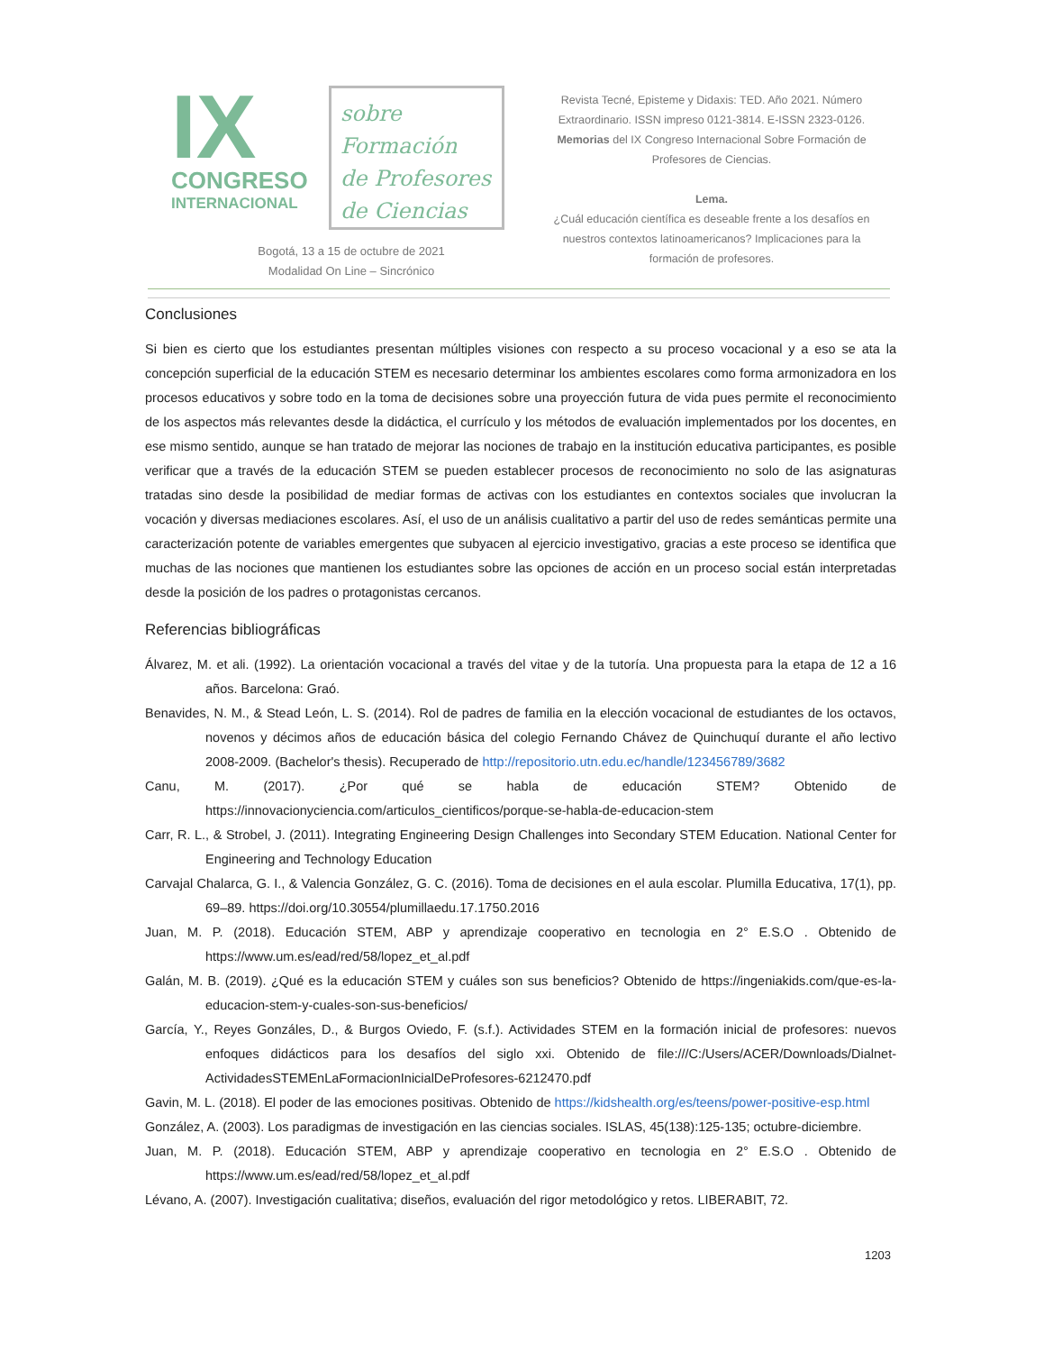IX
CONGRESO
INTERNACIONAL
sobre Formación
de Profesores
de Ciencias
Bogotá, 13 a 15 de octubre de 2021
Modalidad On Line – Sincrónico
Revista Tecné, Episteme y Didaxis: TED. Año 2021. Número Extraordinario. ISSN impreso 0121-3814. E-ISSN 2323-0126. Memorias del IX Congreso Internacional Sobre Formación de Profesores de Ciencias.
Lema.
¿Cuál educación científica es deseable frente a los desafíos en nuestros contextos latinoamericanos? Implicaciones para la formación de profesores.
Conclusiones
Si bien es cierto que los estudiantes presentan múltiples visiones con respecto a su proceso vocacional y a eso se ata la concepción superficial de la educación STEM es necesario determinar los ambientes escolares como forma armonizadora en los procesos educativos y sobre todo en la toma de decisiones sobre una proyección futura de vida pues permite el reconocimiento de los aspectos más relevantes desde la didáctica, el currículo y los métodos de evaluación implementados por los docentes, en ese mismo sentido, aunque se han tratado de mejorar las nociones de trabajo en la institución educativa participantes, es posible verificar que a través de la educación STEM se pueden establecer procesos de reconocimiento no solo de las asignaturas tratadas sino desde la posibilidad de mediar formas de activas con los estudiantes en contextos sociales que involucran la vocación y diversas mediaciones escolares. Así, el uso de un análisis cualitativo a partir del uso de redes semánticas permite una caracterización potente de variables emergentes que subyacen al ejercicio investigativo, gracias a este proceso se identifica que muchas de las nociones que mantienen los estudiantes sobre las opciones de acción en un proceso social están interpretadas desde la posición de los padres o protagonistas cercanos.
Referencias bibliográficas
Álvarez, M. et ali. (1992). La orientación vocacional a través del vitae y de la tutoría. Una propuesta para la etapa de 12 a 16 años. Barcelona: Graó.
Benavides, N. M., & Stead León, L. S. (2014). Rol de padres de familia en la elección vocacional de estudiantes de los octavos, novenos y décimos años de educación básica del colegio Fernando Chávez de Quinchuquí durante el año lectivo 2008-2009. (Bachelor's thesis). Recuperado de http://repositorio.utn.edu.ec/handle/123456789/3682
Canu, M. (2017). ¿Por qué se habla de educación STEM? Obtenido de https://innovacionyciencia.com/articulos_cientificos/porque-se-habla-de-educacion-stem
Carr, R. L., & Strobel, J. (2011). Integrating Engineering Design Challenges into Secondary STEM Education. National Center for Engineering and Technology Education
Carvajal Chalarca, G. I., & Valencia González, G. C. (2016). Toma de decisiones en el aula escolar. Plumilla Educativa, 17(1), pp. 69–89. https://doi.org/10.30554/plumillaedu.17.1750.2016
Juan, M. P. (2018). Educación STEM, ABP y aprendizaje cooperativo en tecnologia en 2° E.S.O . Obtenido de https://www.um.es/ead/red/58/lopez_et_al.pdf
Galán, M. B. (2019). ¿Qué es la educación STEM y cuáles son sus beneficios? Obtenido de https://ingeniakids.com/que-es-la-educacion-stem-y-cuales-son-sus-beneficios/
García, Y., Reyes Gonzáles, D., & Burgos Oviedo, F. (s.f.). Actividades STEM en la formación inicial de profesores: nuevos enfoques didácticos para los desafíos del siglo xxi. Obtenido de file:///C:/Users/ACER/Downloads/Dialnet-ActividadesSTEMEnLaFormacionInicialDeProfesores-6212470.pdf
Gavin, M. L. (2018). El poder de las emociones positivas. Obtenido de https://kidshealth.org/es/teens/power-positive-esp.html
González, A. (2003). Los paradigmas de investigación en las ciencias sociales. ISLAS, 45(138):125-135; octubre-diciembre.
Juan, M. P. (2018). Educación STEM, ABP y aprendizaje cooperativo en tecnologia en 2° E.S.O . Obtenido de https://www.um.es/ead/red/58/lopez_et_al.pdf
Lévano, A. (2007). Investigación cualitativa; diseños, evaluación del rigor metodológico y retos. LIBERABIT, 72.
1203